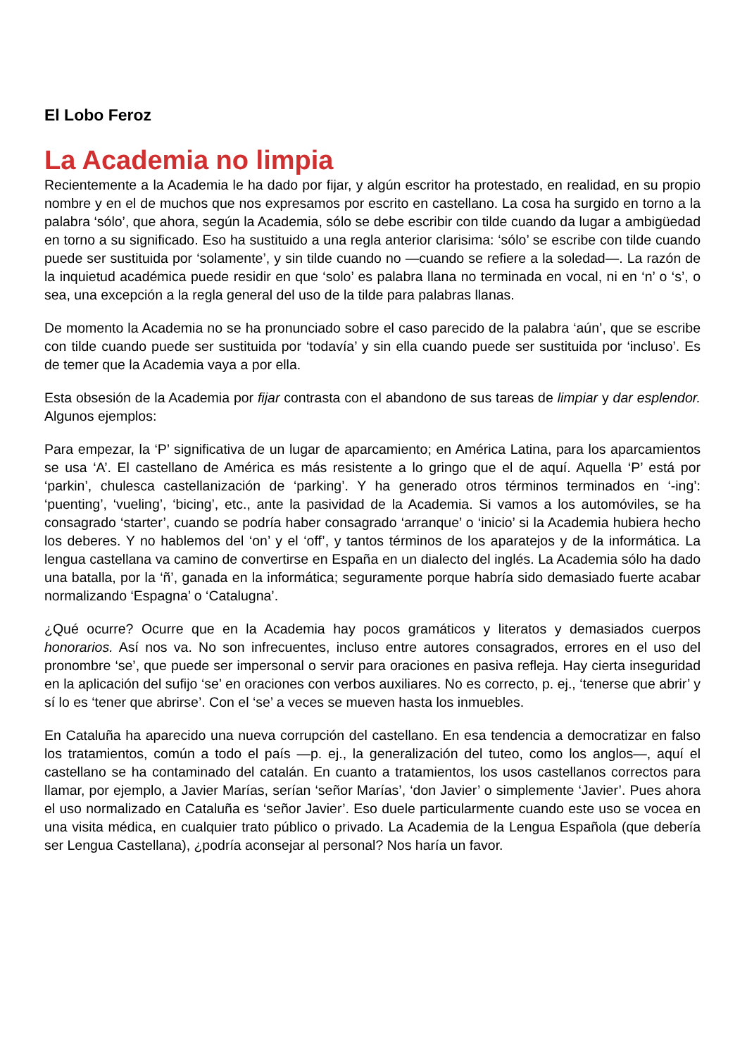El Lobo Feroz
La Academia no limpia
Recientemente a la Academia le ha dado por fijar, y algún escritor ha protestado, en realidad, en su propio nombre y en el de muchos que nos expresamos por escrito en castellano. La cosa ha surgido en torno a la palabra ‘sólo’, que ahora, según la Academia, sólo se debe escribir con tilde cuando da lugar a ambigüedad en torno a su significado. Eso ha sustituido a una regla anterior clarisima: ‘sólo’ se escribe con tilde cuando puede ser sustituida por ‘solamente’, y sin tilde cuando no —cuando se refiere a la soledad—. La razón de la inquietud académica puede residir en que ‘solo’ es palabra llana no terminada en vocal, ni en ‘n’ o ‘s’, o sea, una excepción a la regla general del uso de la tilde para palabras llanas.
De momento la Academia no se ha pronunciado sobre el caso parecido de la palabra ‘aún’, que se escribe con tilde cuando puede ser sustituida por ‘todavía’ y sin ella cuando puede ser sustituida por ‘incluso’. Es de temer que la Academia vaya a por ella.
Esta obsesión de la Academia por fijar contrasta con el abandono de sus tareas de limpiar y dar esplendor. Algunos ejemplos:
Para empezar, la ‘P’ significativa de un lugar de aparcamiento; en América Latina, para los aparcamientos se usa ‘A’. El castellano de América es más resistente a lo gringo que el de aquí. Aquella ‘P’ está por ‘parkin’, chulesca castellanización de ‘parking’. Y ha generado otros términos terminados en ‘-ing’: ‘puenting’, ‘vueling’, ‘bicing’, etc., ante la pasividad de la Academia. Si vamos a los automóviles, se ha consagrado ‘starter’, cuando se podría haber consagrado ‘arranque’ o ‘inicio’ si la Academia hubiera hecho los deberes. Y no hablemos del ‘on’ y el ‘off’, y tantos términos de los aparatejos y de la informática. La lengua castellana va camino de convertirse en España en un dialecto del inglés. La Academia sólo ha dado una batalla, por la ‘ñ’, ganada en la informática; seguramente porque habría sido demasiado fuerte acabar normalizando ‘Espagna’ o ‘Catalugna’.
¿Qué ocurre? Ocurre que en la Academia hay pocos gramáticos y literatos y demasiados cuerpos honorarios. Así nos va. No son infrecuentes, incluso entre autores consagrados, errores en el uso del pronombre ‘se’, que puede ser impersonal o servir para oraciones en pasiva refleja. Hay cierta inseguridad en la aplicación del sufijo ‘se’ en oraciones con verbos auxiliares. No es correcto, p. ej., ‘tenerse que abrir’ y sí lo es ‘tener que abrirse’. Con el ‘se’ a veces se mueven hasta los inmuebles.
En Cataluña ha aparecido una nueva corrupción del castellano. En esa tendencia a democratizar en falso los tratamientos, común a todo el país —p. ej., la generalización del tuteo, como los anglos—, aquí el castellano se ha contaminado del catalán. En cuanto a tratamientos, los usos castellanos correctos para llamar, por ejemplo, a Javier Marías, serían ‘señor Marías’, ‘don Javier’ o simplemente ‘Javier’. Pues ahora el uso normalizado en Cataluña es ‘señor Javier’. Eso duele particularmente cuando este uso se vocea en una visita médica, en cualquier trato público o privado. La Academia de la Lengua Española (que debería ser Lengua Castellana), ¿podría aconsejar al personal? Nos haría un favor.